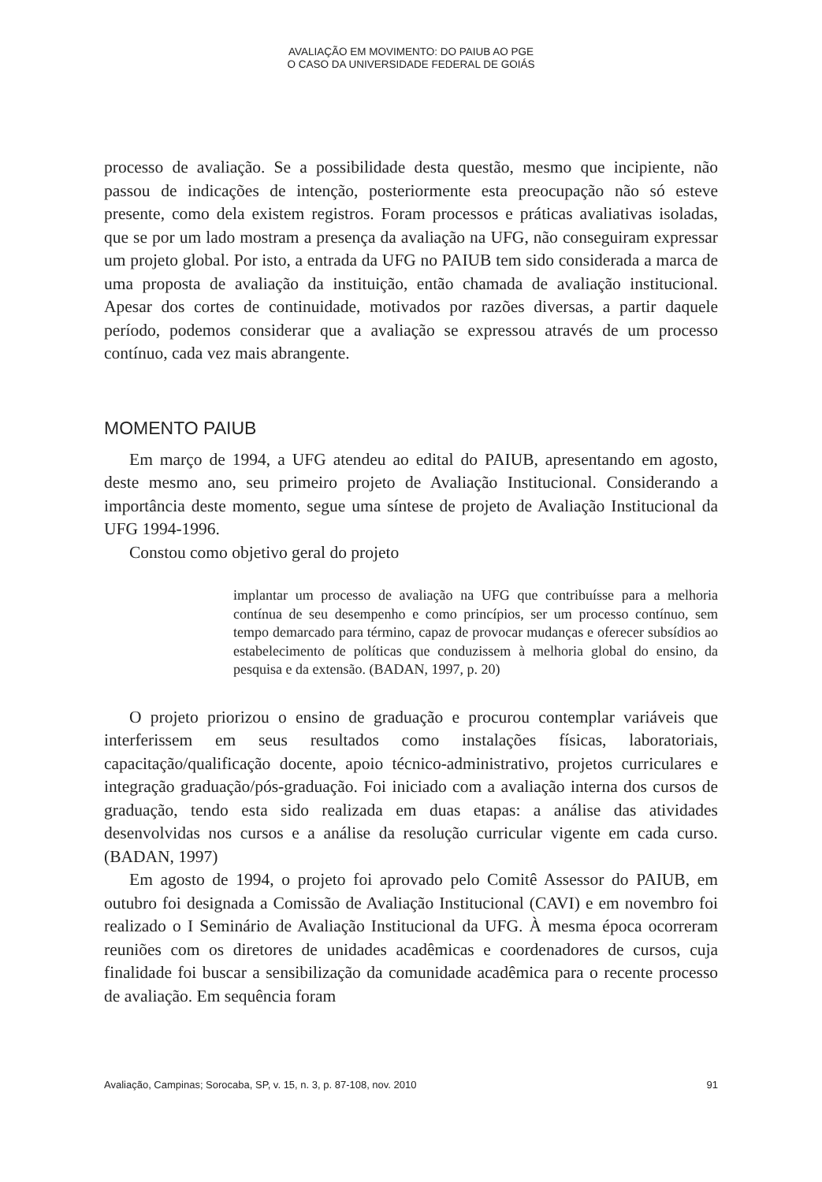AVALIAÇÃO EM MOVIMENTO: DO PAIUB AO PGE
O CASO DA UNIVERSIDADE FEDERAL DE GOIÁS
processo de avaliação. Se a possibilidade desta questão, mesmo que incipiente, não passou de indicações de intenção, posteriormente esta preocupação não só esteve presente, como dela existem registros. Foram processos e práticas avaliativas isoladas, que se por um lado mostram a presença da avaliação na UFG, não conseguiram expressar um projeto global. Por isto, a entrada da UFG no PAIUB tem sido considerada a marca de uma proposta de avaliação da instituição, então chamada de avaliação institucional. Apesar dos cortes de continuidade, motivados por razões diversas, a partir daquele período, podemos considerar que a avaliação se expressou através de um processo contínuo, cada vez mais abrangente.
MOMENTO PAIUB
Em março de 1994, a UFG atendeu ao edital do PAIUB, apresentando em agosto, deste mesmo ano, seu primeiro projeto de Avaliação Institucional. Considerando a importância deste momento, segue uma síntese de projeto de Avaliação Institucional da UFG 1994-1996.
Constou como objetivo geral do projeto
implantar um processo de avaliação na UFG que contribuísse para a melhoria contínua de seu desempenho e como princípios, ser um processo contínuo, sem tempo demarcado para término, capaz de provocar mudanças e oferecer subsídios ao estabelecimento de políticas que conduzissem à melhoria global do ensino, da pesquisa e da extensão. (BADAN, 1997, p. 20)
O projeto priorizou o ensino de graduação e procurou contemplar variáveis que interferissem em seus resultados como instalações físicas, laboratoriais, capacitação/qualificação docente, apoio técnico-administrativo, projetos curriculares e integração graduação/pós-graduação. Foi iniciado com a avaliação interna dos cursos de graduação, tendo esta sido realizada em duas etapas: a análise das atividades desenvolvidas nos cursos e a análise da resolução curricular vigente em cada curso. (BADAN, 1997)
Em agosto de 1994, o projeto foi aprovado pelo Comitê Assessor do PAIUB, em outubro foi designada a Comissão de Avaliação Institucional (CAVI) e em novembro foi realizado o I Seminário de Avaliação Institucional da UFG. À mesma época ocorreram reuniões com os diretores de unidades acadêmicas e coordenadores de cursos, cuja finalidade foi buscar a sensibilização da comunidade acadêmica para o recente processo de avaliação. Em sequência foram
Avaliação, Campinas; Sorocaba, SP, v. 15, n. 3, p. 87-108, nov. 2010 91